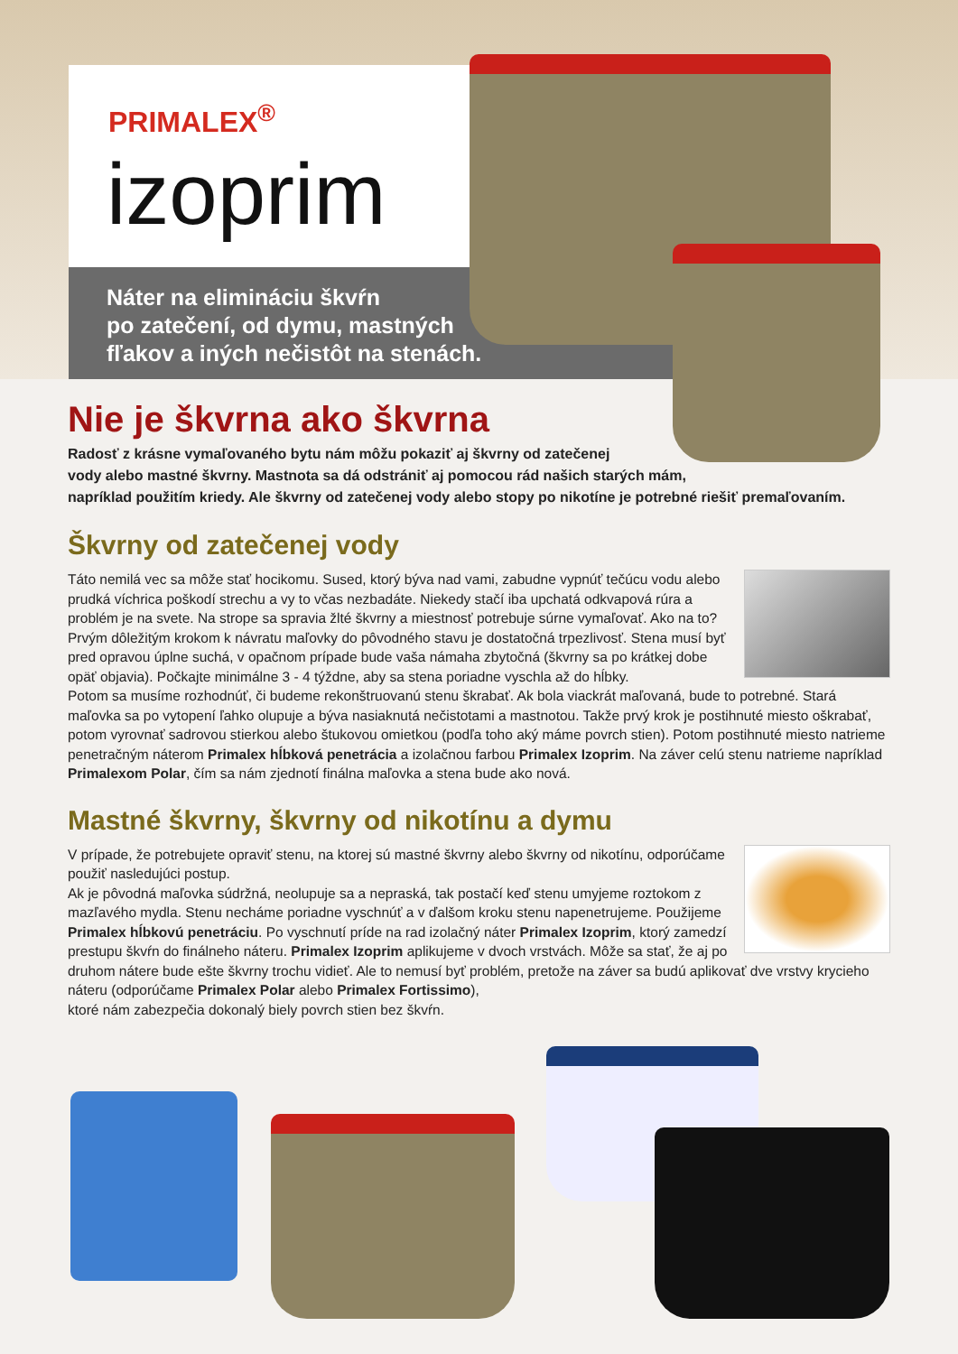PRIMALEX<sup>®</sup>
izoprim
Náter na elimináciu škvŕn
po zatečení, od dymu, mastných
fľakov a iných nečistôt na stenách.
Nie je škvrna ako škvrna
Radosť z krásne vymaľovaného bytu nám môžu pokaziť aj škvrny od zatečenej
vody alebo mastné škvrny. Mastnota sa dá odstrániť aj pomocou rád našich starých mám,
napríklad použitím kriedy. Ale škvrny od zatečenej vody alebo stopy po nikotíne je potrebné riešiť premaľovaním.
Škvrny od zatečenej vody
Táto nemilá vec sa môže stať hocikomu. Sused, ktorý býva nad vami, zabudne vypnúť tečúcu vodu alebo prudká víchrica poškodí strechu a vy to včas nezbadáte. Niekedy stačí iba upchatá odkvapová rúra a problém je na svete. Na strope sa spravia žlté škvrny a miestnosť potrebuje súrne vymaľovať. Ako na to?
Prvým dôležitým krokom k návratu maľovky do pôvodného stavu je dostatočná trpezlivosť. Stena musí byť pred opravou úplne suchá, v opačnom prípade bude vaša námaha zbytočná (škvrny sa po krátkej dobe opäť objavia). Počkajte minimálne 3 - 4 týždne, aby sa stena poriadne vyschla až do hĺbky.
Potom sa musíme rozhodnúť, či budeme rekonštruovanú stenu škrabať. Ak bola viackrát maľovaná, bude to potrebné. Stará maľovka sa po vytopení ľahko olupuje a býva nasiaknutá nečistotami a mastnotou. Takže prvý krok je postihnuté miesto oškrabať, potom vyrovnať sadrovou stierkou alebo štukovou omietkou (podľa toho aký máme povrch stien). Potom postihnuté miesto natrieme penetračným náterom Primalex hĺbková penetrácia a izolačnou farbou Primalex Izoprim. Na záver celú stenu natrieme napríklad Primalexom Polar, čím sa nám zjednotí finálna maľovka a stena bude ako nová.
Mastné škvrny, škvrny od nikotínu a dymu
V prípade, že potrebujete opraviť stenu, na ktorej sú mastné škvrny alebo škvrny od nikotínu, odporúčame použiť nasledujúci postup.
Ak je pôvodná maľovka súdržná, neolupuje sa a nepraská, tak postačí keď stenu umyjeme roztokom z mazľavého mydla. Stenu necháme poriadne vyschnúť a v ďalšom kroku stenu napenetrujeme. Použijeme Primalex hĺbkovú penetráciu. Po vyschnutí príde na rad izolačný náter Primalex Izoprim, ktorý zamedzí prestupu škvŕn do finálneho náteru. Primalex Izoprim aplikujeme v dvoch vrstvách. Môže sa stať, že aj po druhom nátere bude ešte škvrny trochu vidieť. Ale to nemusí byť problém, pretože na záver sa budú aplikovať dve vrstvy krycieho náteru (odporúčame Primalex Polar alebo Primalex Fortissimo),
ktoré nám zabezpečia dokonalý biely povrch stien bez škvŕn.